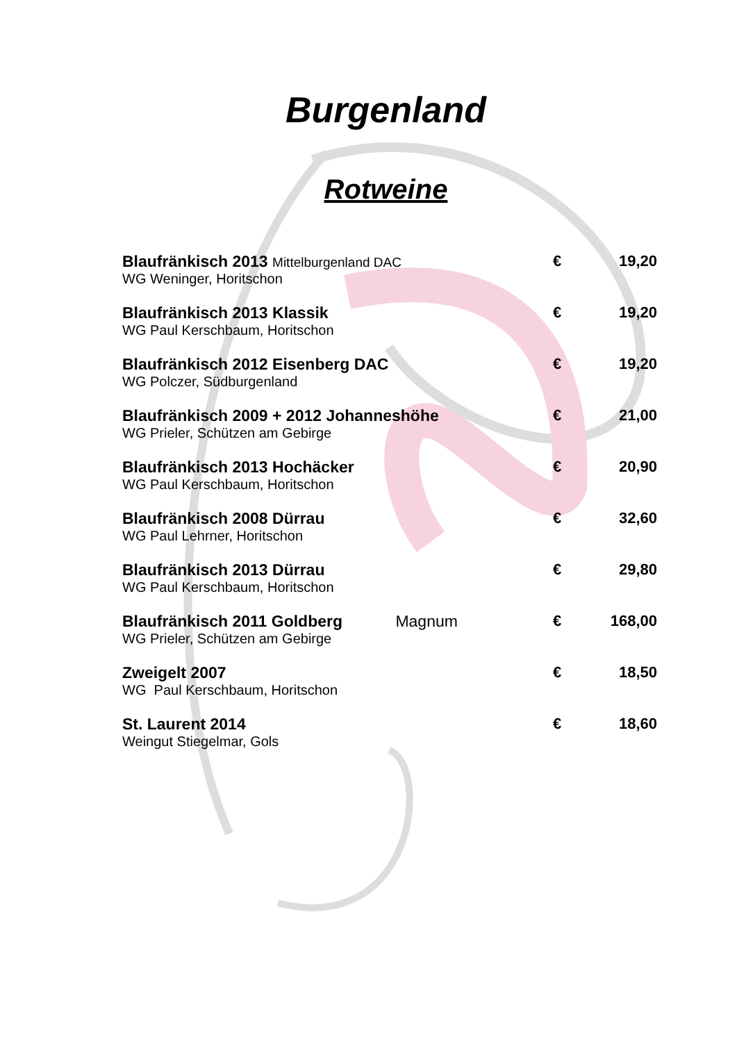Burgenland
Rotweine
| Blaufränkisch 2013 Mittelburgenland DAC | € | 19,20 |
| WG Weninger, Horitschon | | |
| Blaufränkisch 2013 Klassik | € | 19,20 |
| WG Paul Kerschbaum, Horitschon | | |
| Blaufränkisch 2012 Eisenberg DAC | € | 19,20 |
| WG Polczer, Südburgenland | | |
| Blaufränkisch 2009 + 2012 Johanneshöhe | € | 21,00 |
| WG Prieler, Schützen am Gebirge | | |
| Blaufränkisch 2013 Hochäcker | € | 20,90 |
| WG Paul Kerschbaum, Horitschon | | |
| Blaufränkisch 2008 Dürrau | € | 32,60 |
| WG Paul Lehrner, Horitschon | | |
| Blaufränkisch 2013 Dürrau | € | 29,80 |
| WG Paul Kerschbaum, Horitschon | | |
| Blaufränkisch 2011 Goldberg Magnum | € | 168,00 |
| WG Prieler, Schützen am Gebirge | | |
| Zweigelt 2007 | € | 18,50 |
| WG Paul Kerschbaum, Horitschon | | |
| St. Laurent 2014 | € | 18,60 |
| Weingut Stiegelmar, Gols | | |